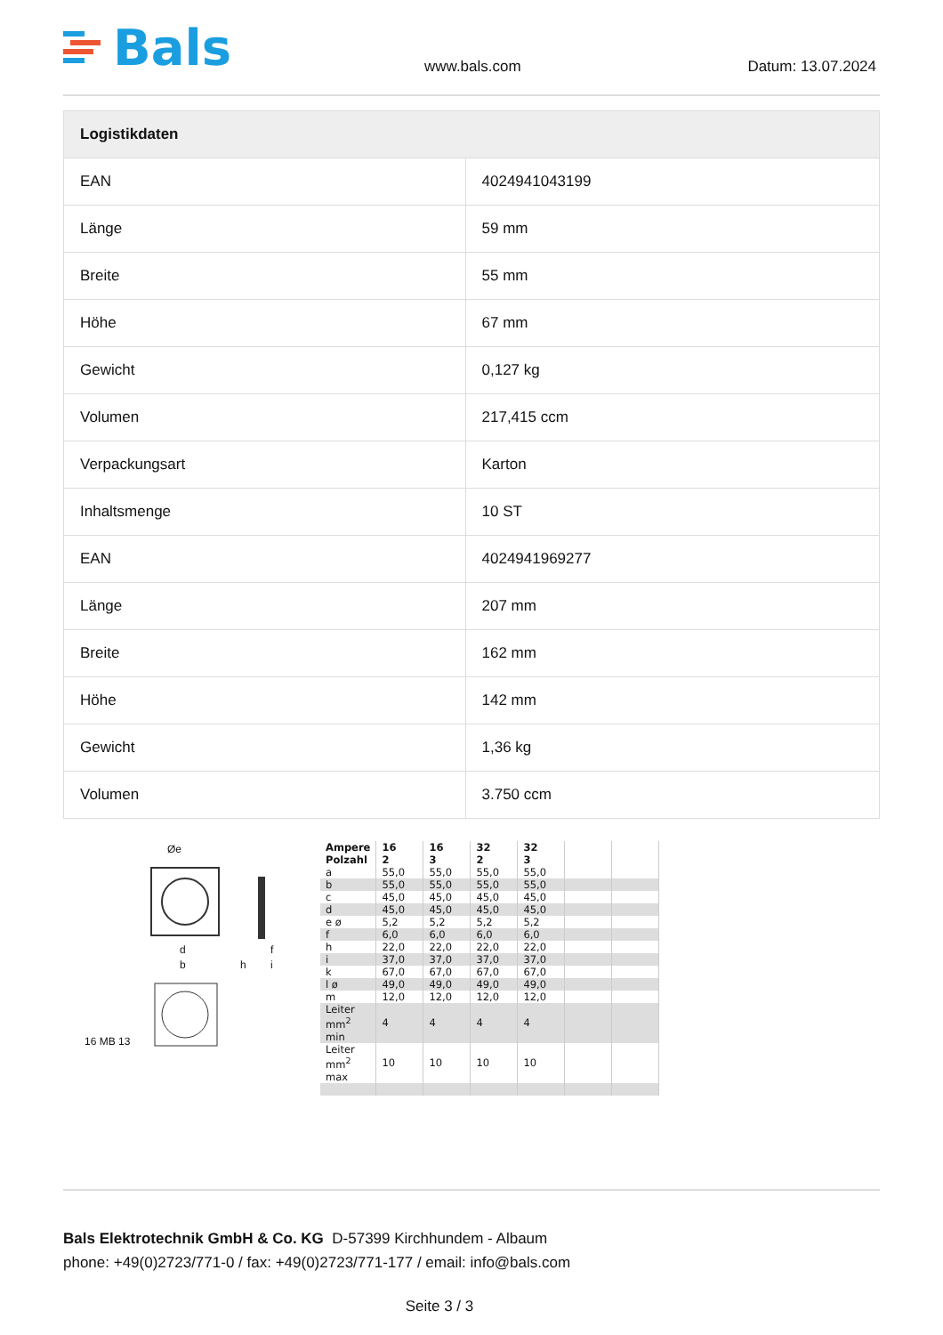Bals
www.bals.com Datum: 13.07.2024
| Logistikdaten | |
| --- | --- |
| EAN | 4024941043199 |
| Länge | 59 mm |
| Breite | 55 mm |
| Höhe | 67 mm |
| Gewicht | 0,127 kg |
| Volumen | 217,415 ccm |
| Verpackungsart | Karton |
| Inhaltsmenge | 10 ST |
| EAN | 4024941969277 |
| Länge | 207 mm |
| Breite | 162 mm |
| Höhe | 142 mm |
| Gewicht | 1,36 kg |
| Volumen | 3.750 ccm |
Øe
d
b h i
f
16 MB 13
| Ampere Polzahl | 16 2 | 16 3 | 32 2 | 32 3 | | |
| a | 55,0 | 55,0 | 55,0 | 55,0 | | |
| b | 55,0 | 55,0 | 55,0 | 55,0 | | |
| c | 45,0 | 45,0 | 45,0 | 45,0 | | |
| d | 45,0 | 45,0 | 45,0 | 45,0 | | |
| e ø | 5,2 | 5,2 | 5,2 | 5,2 | | |
| f | 6,0 | 6,0 | 6,0 | 6,0 | | |
| h | 22,0 | 22,0 | 22,0 | 22,0 | | |
| i | 37,0 | 37,0 | 37,0 | 37,0 | | |
| k | 67,0 | 67,0 | 67,0 | 67,0 | | |
| l ø | 49,0 | 49,0 | 49,0 | 49,0 | | |
| m | 12,0 | 12,0 | 12,0 | 12,0 | | |
| Leiter mm<sup>2</sup> min | 4 | 4 | 4 | 4 | | |
| Leiter mm<sup>2</sup> max | 10 | 10 | 10 | 10 | | |
Bals Elektrotechnik GmbH & Co. KG D-57399 Kirchhundem - Albaum
phone: +49(0)2723/771-0 / fax: +49(0)2723/771-177 / email: info@bals.com
Seite 3 / 3